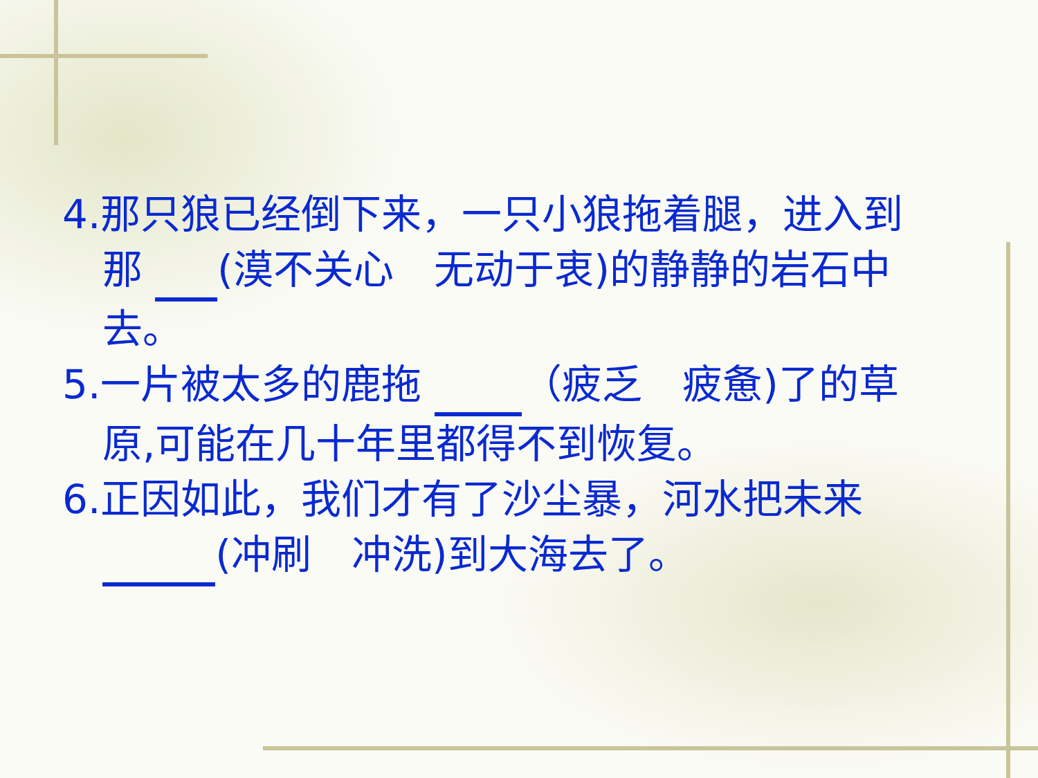4.那只狼已经倒下来，一只小狼拖着腿，进入到那 (漠不关心　无动于衷)的静静的岩石中去。
5.一片被太多的鹿拖 （疲乏　疲惫)了的草原,可能在几十年里都得不到恢复。
6.正因如此，我们才有了沙尘暴，河水把未来 (冲刷　冲洗)到大海去了。